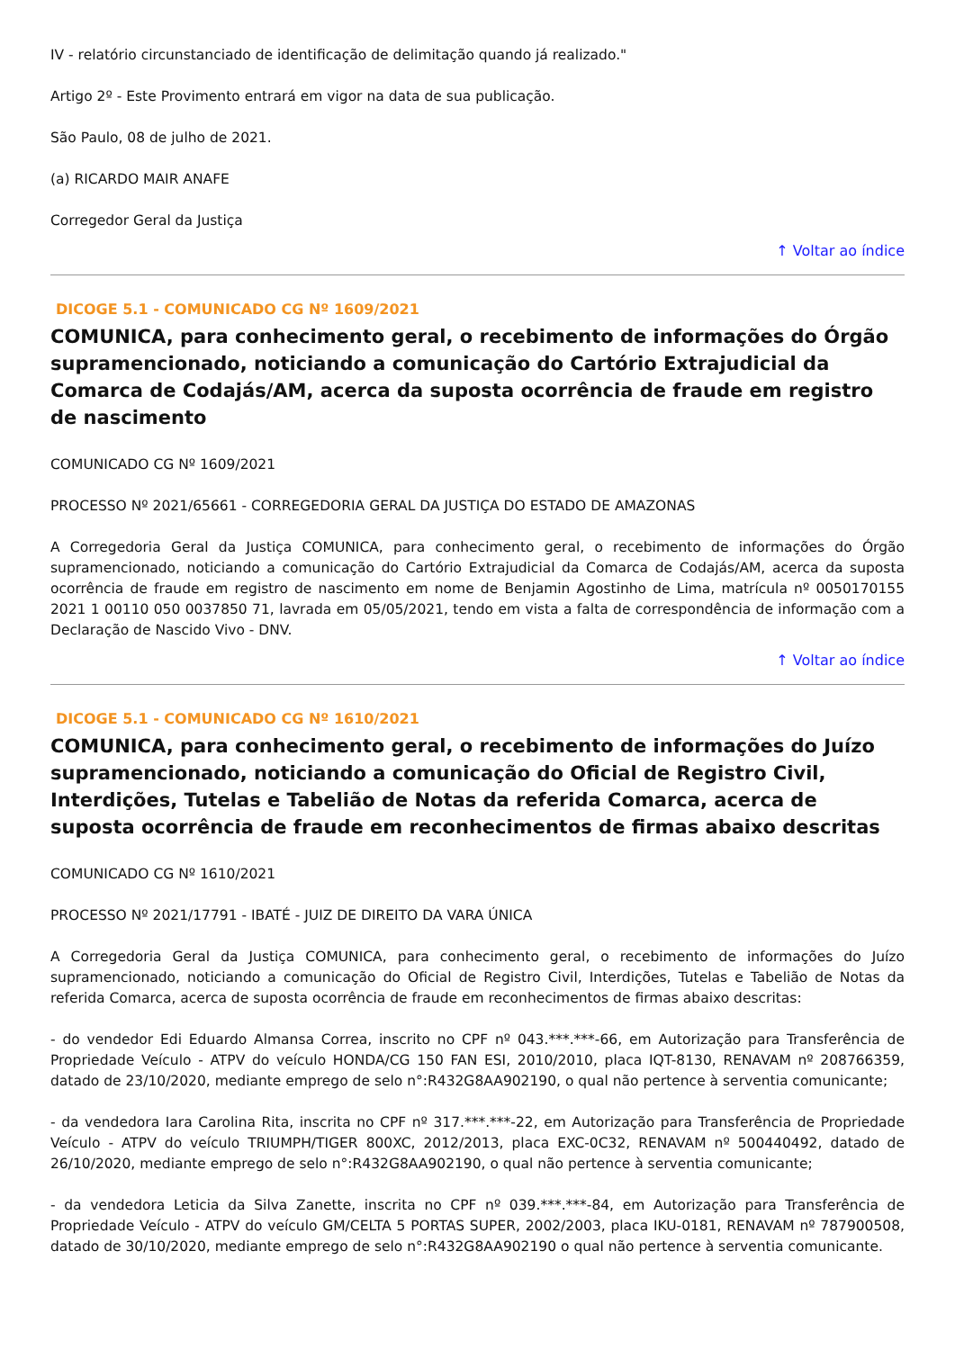IV - relatório circunstanciado de identificação de delimitação quando já realizado."
Artigo 2º - Este Provimento entrará em vigor na data de sua publicação.
São Paulo, 08 de julho de 2021.
(a) RICARDO MAIR ANAFE
Corregedor Geral da Justiça
↑ Voltar ao índice
DICOGE 5.1 - COMUNICADO CG Nº 1609/2021
COMUNICA, para conhecimento geral, o recebimento de informações do Órgão supramencionado, noticiando a comunicação do Cartório Extrajudicial da Comarca de Codajás/AM, acerca da suposta ocorrência de fraude em registro de nascimento
COMUNICADO CG Nº 1609/2021
PROCESSO Nº 2021/65661 - CORREGEDORIA GERAL DA JUSTIÇA DO ESTADO DE AMAZONAS
A Corregedoria Geral da Justiça COMUNICA, para conhecimento geral, o recebimento de informações do Órgão supramencionado, noticiando a comunicação do Cartório Extrajudicial da Comarca de Codajás/AM, acerca da suposta ocorrência de fraude em registro de nascimento em nome de Benjamin Agostinho de Lima, matrícula nº 0050170155 2021 1 00110 050 0037850 71, lavrada em 05/05/2021, tendo em vista a falta de correspondência de informação com a Declaração de Nascido Vivo - DNV.
↑ Voltar ao índice
DICOGE 5.1 - COMUNICADO CG Nº 1610/2021
COMUNICA, para conhecimento geral, o recebimento de informações do Juízo supramencionado, noticiando a comunicação do Oficial de Registro Civil, Interdições, Tutelas e Tabelião de Notas da referida Comarca, acerca de suposta ocorrência de fraude em reconhecimentos de firmas abaixo descritas
COMUNICADO CG Nº 1610/2021
PROCESSO Nº 2021/17791 - IBATÉ - JUIZ DE DIREITO DA VARA ÚNICA
A Corregedoria Geral da Justiça COMUNICA, para conhecimento geral, o recebimento de informações do Juízo supramencionado, noticiando a comunicação do Oficial de Registro Civil, Interdições, Tutelas e Tabelião de Notas da referida Comarca, acerca de suposta ocorrência de fraude em reconhecimentos de firmas abaixo descritas:
- do vendedor Edi Eduardo Almansa Correa, inscrito no CPF nº 043.***.***-66, em Autorização para Transferência de Propriedade Veículo - ATPV do veículo HONDA/CG 150 FAN ESI, 2010/2010, placa IQT-8130, RENAVAM nº 208766359, datado de 23/10/2020, mediante emprego de selo n°:R432G8AA902190, o qual não pertence à serventia comunicante;
- da vendedora Iara Carolina Rita, inscrita no CPF nº 317.***.***-22, em Autorização para Transferência de Propriedade Veículo - ATPV do veículo TRIUMPH/TIGER 800XC, 2012/2013, placa EXC-0C32, RENAVAM nº 500440492, datado de 26/10/2020, mediante emprego de selo n°:R432G8AA902190, o qual não pertence à serventia comunicante;
- da vendedora Leticia da Silva Zanette, inscrita no CPF nº 039.***.***-84, em Autorização para Transferência de Propriedade Veículo - ATPV do veículo GM/CELTA 5 PORTAS SUPER, 2002/2003, placa IKU-0181, RENAVAM nº 787900508, datado de 30/10/2020, mediante emprego de selo n°:R432G8AA902190 o qual não pertence à serventia comunicante.